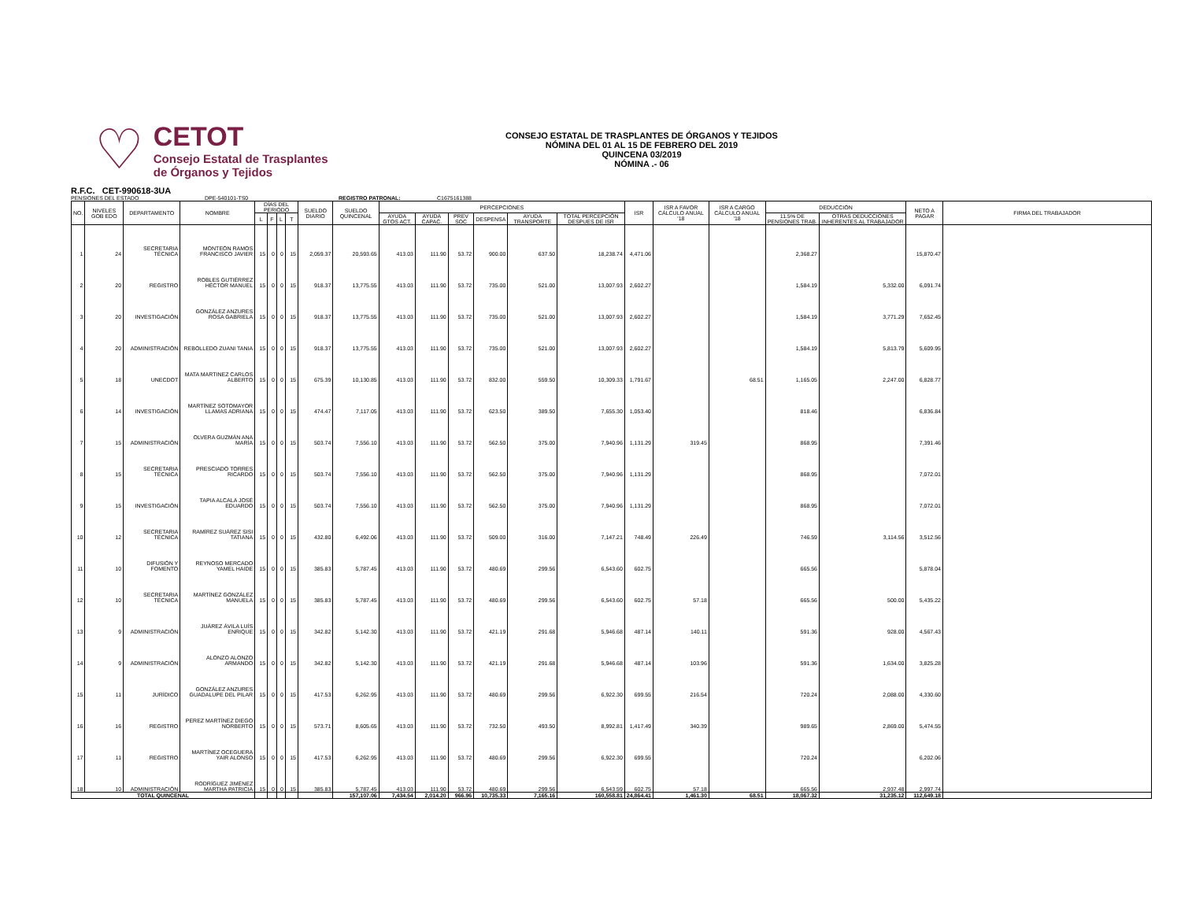♡
CETOT
Consejo Estatal de Trasplantes
de Órganos y Tejidos
CONSEJO ESTATAL DE TRASPLANTES DE ÓRGANOS Y TEJIDOS
NÓMINA DEL 01 AL 15 DE FEBRERO DEL 2019
QUINCENA 03/2019
NÓMINA .- 06
R.F.C. CET-990618-3UA
PENSIONES DEL ESTADO DPE-540101-TS0 REGISTRO PATRONAL: C1675161388
| NO. | NIVELES GOB EDO | DEPARTAMENTO | NOMBRE | DÍAS DEL PERIODO | | | | SUELDO DIARIO | SUELDO QUINCENAL | PERCEPCIONES | | | | | | ISR | ISR A FAVOR CÁLCULO ANUAL '18 | ISR A CARGO CÁLCULO ANUAL '18 | DEDUCCIÓN | | NETO A PAGAR | FIRMA DEL TRABAJADOR |
| --- | --- | --- | --- | --- | --- | --- | --- | --- | --- | --- | --- | --- | --- | --- | --- | --- | --- | --- | --- | --- | --- | --- |
| | | | | L | F | L | T | | | AYUDA GTOS ACT. | AYUDA CAPAC. | PREV SOC | DESPENSA | AYUDA TRANSPORTE | TOTAL PERCEPCIÓN DESPUES DE ISR | | | | 11.5% DE PENSIONES TRAB. | OTRAS DEDUCCIONES INHERENTES AL TRABAJADOR | | |
| 1 | 24 | SECRETARIA TÉCNICA | MONTEÓN RAMOS FRANCISCO JAVIER | 15 | 0 | 0 | 15 | 2,059.37 | 20,593.65 | 413.03 | 111.90 | 53.72 | 900.00 | 637.50 | 18,238.74 | 4,471.06 | | | 2,368.27 | | 15,870.47 | |
| 2 | 20 | REGISTRO | ROBLES GUTIÉRREZ HÉCTOR MANUEL | 15 | 0 | 0 | 15 | 918.37 | 13,775.55 | 413.03 | 111.90 | 53.72 | 735.00 | 521.00 | 13,007.93 | 2,602.27 | | | 1,584.19 | 5,332.00 | 6,091.74 | |
| 3 | 20 | INVESTIGACIÓN | GONZÁLEZ ANZURES ROSA GABRIELA | 15 | 0 | 0 | 15 | 918.37 | 13,775.55 | 413.03 | 111.90 | 53.72 | 735.00 | 521.00 | 13,007.93 | 2,602.27 | | | 1,584.19 | 3,771.29 | 7,652.45 | |
| 4 | 20 | ADMINISTRACIÓN | REBOLLEDO ZUANI TANIA | 15 | 0 | 0 | 15 | 918.37 | 13,775.55 | 413.03 | 111.90 | 53.72 | 735.00 | 521.00 | 13,007.93 | 2,602.27 | | | 1,584.19 | 5,813.79 | 5,609.95 | |
| 5 | 18 | UNECDOT | MATA MARTINEZ CARLOS ALBERTO | 15 | 0 | 0 | 15 | 675.39 | 10,130.85 | 413.03 | 111.90 | 53.72 | 832.00 | 559.50 | 10,309.33 | 1,791.67 | | 68.51 | 1,165.05 | 2,247.00 | 6,828.77 | |
| 6 | 14 | INVESTIGACIÓN | MARTÍNEZ SOTOMAYOR LLAMAS ADRIANA | 15 | 0 | 0 | 15 | 474.47 | 7,117.05 | 413.03 | 111.90 | 53.72 | 623.50 | 389.50 | 7,655.30 | 1,053.40 | | | 818.46 | | 6,836.84 | |
| 7 | 15 | ADMINISTRACIÓN | OLVERA GUZMÁN ANA MARÍA | 15 | 0 | 0 | 15 | 503.74 | 7,556.10 | 413.03 | 111.90 | 53.72 | 562.50 | 375.00 | 7,940.96 | 1,131.29 | 319.45 | | 868.95 | | 7,391.46 | |
| 8 | 15 | SECRETARIA TÉCNICA | PRESCIADO TORRES RICARDO | 15 | 0 | 0 | 15 | 503.74 | 7,556.10 | 413.03 | 111.90 | 53.72 | 562.50 | 375.00 | 7,940.96 | 1,131.29 | | | 868.95 | | 7,072.01 | |
| 9 | 15 | INVESTIGACIÓN | TAPIA ALCALA JOSÉ EDUARDO | 15 | 0 | 0 | 15 | 503.74 | 7,556.10 | 413.03 | 111.90 | 53.72 | 562.50 | 375.00 | 7,940.96 | 1,131.29 | | | 868.95 | | 7,072.01 | |
| 10 | 12 | SECRETARIA TÉCNICA | RAMÍREZ SUÁREZ SISI TATIANA | 15 | 0 | 0 | 15 | 432.80 | 6,492.06 | 413.03 | 111.90 | 53.72 | 509.00 | 316.00 | 7,147.21 | 748.49 | 226.49 | | 746.59 | 3,114.56 | 3,512.56 | |
| 11 | 10 | DIFUSIÓN Y FOMENTO | REYNOSO MERCADO YAMEL HAIDE | 15 | 0 | 0 | 15 | 385.83 | 5,787.45 | 413.03 | 111.90 | 53.72 | 480.69 | 299.56 | 6,543.60 | 602.75 | | | 665.56 | | 5,878.04 | |
| 12 | 10 | SECRETARIA TÉCNICA | MARTÍNEZ GONZÁLEZ MANUELA | 15 | 0 | 0 | 15 | 385.83 | 5,787.45 | 413.03 | 111.90 | 53.72 | 480.69 | 299.56 | 6,543.60 | 602.75 | 57.18 | | 665.56 | 500.00 | 5,435.22 | |
| 13 | 9 | ADMINISTRACIÓN | JUÁREZ ÁVILA LUÍS ENRIQUE | 15 | 0 | 0 | 15 | 342.82 | 5,142.30 | 413.03 | 111.90 | 53.72 | 421.19 | 291.68 | 5,946.68 | 487.14 | 140.11 | | 591.36 | 928.00 | 4,567.43 | |
| 14 | 9 | ADMINISTRACIÓN | ALONZO ALONZO ARMANDO | 15 | 0 | 0 | 15 | 342.82 | 5,142.30 | 413.03 | 111.90 | 53.72 | 421.19 | 291.68 | 5,946.68 | 487.14 | 103.96 | | 591.36 | 1,634.00 | 3,825.28 | |
| 15 | 11 | JURÍDICO | GONZÁLEZ ANZURES GUADALUPE DEL PILAR | 15 | 0 | 0 | 15 | 417.53 | 6,262.95 | 413.03 | 111.90 | 53.72 | 480.69 | 299.56 | 6,922.30 | 699.55 | 216.54 | | 720.24 | 2,088.00 | 4,330.60 | |
| 16 | 16 | REGISTRO | PEREZ MARTÍNEZ DIEGO NORBERTO | 15 | 0 | 0 | 15 | 573.71 | 8,605.65 | 413.03 | 111.90 | 53.72 | 732.50 | 493.50 | 8,992.81 | 1,417.49 | 340.39 | | 989.65 | 2,869.00 | 5,474.55 | |
| 17 | 11 | REGISTRO | MARTÍNEZ OCEGUERA YAIR ALONSO | 15 | 0 | 0 | 15 | 417.53 | 6,262.95 | 413.03 | 111.90 | 53.72 | 480.69 | 299.56 | 6,922.30 | 699.55 | | | 720.24 | | 6,202.06 | |
| 18 | 10 | ADMINISTRACIÓN | RODRÍGUEZ JIMÉNEZ MARTHA PATRICIA | 15 | 0 | 0 | 15 | 385.83 | 5,787.45 | 413.03 | 111.90 | 53.72 | 480.69 | 299.56 | 6,543.59 | 602.75 | 57.18 | | 665.56 | 2,937.48 | 2,997.74 | |
| TOTAL QUINCENAL | | | | | | | | | 157,107.06 | 7,434.54 | 2,014.20 | 966.96 | 10,735.33 | 7,165.16 | 160,558.81 | 24,864.41 | 1,461.30 | 68.51 | 18,067.32 | 31,235.12 | 112,649.18 | |